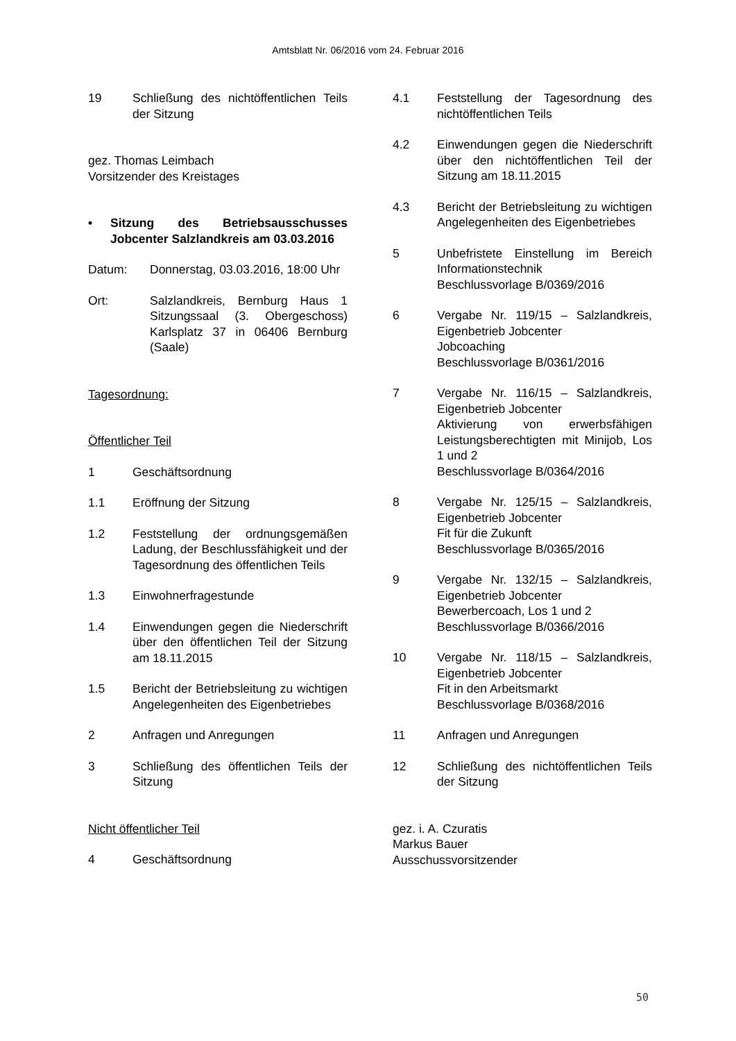Amtsblatt Nr. 06/2016 vom 24. Februar 2016
19 Schließung des nichtöffentlichen Teils der Sitzung
gez. Thomas Leimbach
Vorsitzender des Kreistages
• Sitzung des Betriebsausschusses Jobcenter Salzlandkreis am 03.03.2016
Datum: Donnerstag, 03.03.2016, 18:00 Uhr
Ort: Salzlandkreis, Bernburg Haus 1 Sitzungssaal (3. Obergeschoss) Karlsplatz 37 in 06406 Bernburg (Saale)
Tagesordnung:
Öffentlicher Teil
1 Geschäftsordnung
1.1 Eröffnung der Sitzung
1.2 Feststellung der ordnungsgemäßen Ladung, der Beschlussfähigkeit und der Tagesordnung des öffentlichen Teils
1.3 Einwohnerfragestunde
1.4 Einwendungen gegen die Niederschrift über den öffentlichen Teil der Sitzung am 18.11.2015
1.5 Bericht der Betriebsleitung zu wichtigen Angelegenheiten des Eigenbetriebes
2 Anfragen und Anregungen
3 Schließung des öffentlichen Teils der Sitzung
Nicht öffentlicher Teil
4 Geschäftsordnung
4.1 Feststellung der Tagesordnung des nichtöffentlichen Teils
4.2 Einwendungen gegen die Niederschrift über den nichtöffentlichen Teil der Sitzung am 18.11.2015
4.3 Bericht der Betriebsleitung zu wichtigen Angelegenheiten des Eigenbetriebes
5 Unbefristete Einstellung im Bereich Informationstechnik
Beschlussvorlage B/0369/2016
6 Vergabe Nr. 119/15 – Salzlandkreis, Eigenbetrieb Jobcenter
Jobcoaching
Beschlussvorlage B/0361/2016
7 Vergabe Nr. 116/15 – Salzlandkreis, Eigenbetrieb Jobcenter
Aktivierung von erwerbsfähigen Leistungsberechtigten mit Minijob, Los 1 und 2
Beschlussvorlage B/0364/2016
8 Vergabe Nr. 125/15 – Salzlandkreis, Eigenbetrieb Jobcenter
Fit für die Zukunft
Beschlussvorlage B/0365/2016
9 Vergabe Nr. 132/15 – Salzlandkreis, Eigenbetrieb Jobcenter
Bewerbercoach, Los 1 und 2
Beschlussvorlage B/0366/2016
10 Vergabe Nr. 118/15 – Salzlandkreis, Eigenbetrieb Jobcenter
Fit in den Arbeitsmarkt
Beschlussvorlage B/0368/2016
11 Anfragen und Anregungen
12 Schließung des nichtöffentlichen Teils der Sitzung
gez. i. A. Czuratis
Markus Bauer
Ausschussvorsitzender
50